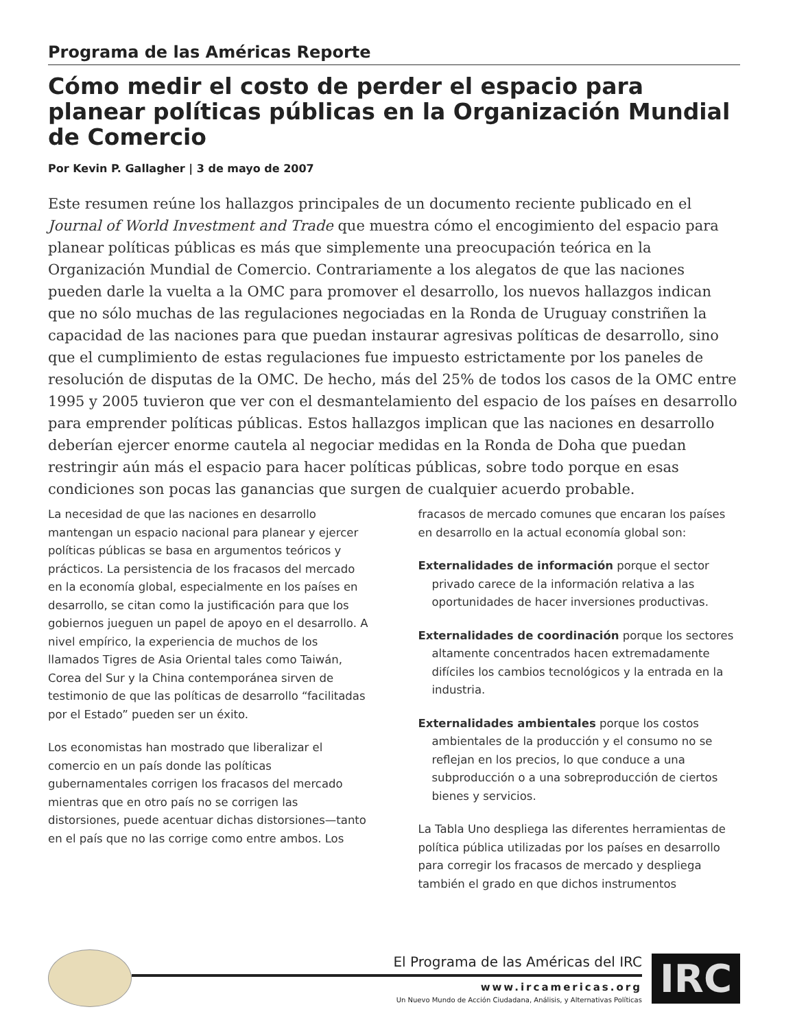Programa de las Américas Reporte
Cómo medir el costo de perder el espacio para planear políticas públicas en la Organización Mundial de Comercio
Por Kevin P. Gallagher | 3 de mayo de 2007
Este resumen reúne los hallazgos principales de un documento reciente publicado en el Journal of World Investment and Trade que muestra cómo el encogimiento del espacio para planear políticas públicas es más que simplemente una preocupación teórica en la Organización Mundial de Comercio. Contrariamente a los alegatos de que las naciones pueden darle la vuelta a la OMC para promover el desarrollo, los nuevos hallazgos indican que no sólo muchas de las regulaciones negociadas en la Ronda de Uruguay constriñen la capacidad de las naciones para que puedan instaurar agresivas políticas de desarrollo, sino que el cumplimiento de estas regulaciones fue impuesto estrictamente por los paneles de resolución de disputas de la OMC. De hecho, más del 25% de todos los casos de la OMC entre 1995 y 2005 tuvieron que ver con el desmantelamiento del espacio de los países en desarrollo para emprender políticas públicas. Estos hallazgos implican que las naciones en desarrollo deberían ejercer enorme cautela al negociar medidas en la Ronda de Doha que puedan restringir aún más el espacio para hacer políticas públicas, sobre todo porque en esas condiciones son pocas las ganancias que surgen de cualquier acuerdo probable.
La necesidad de que las naciones en desarrollo mantengan un espacio nacional para planear y ejercer políticas públicas se basa en argumentos teóricos y prácticos. La persistencia de los fracasos del mercado en la economía global, especialmente en los países en desarrollo, se citan como la justificación para que los gobiernos jueguen un papel de apoyo en el desarrollo. A nivel empírico, la experiencia de muchos de los llamados Tigres de Asia Oriental tales como Taiwán, Corea del Sur y la China contemporánea sirven de testimonio de que las políticas de desarrollo “facilitadas por el Estado” pueden ser un éxito.
Los economistas han mostrado que liberalizar el comercio en un país donde las políticas gubernamentales corrigen los fracasos del mercado mientras que en otro país no se corrigen las distorsiones, puede acentuar dichas distorsiones—tanto en el país que no las corrige como entre ambos. Los
fracasos de mercado comunes que encaran los países en desarrollo en la actual economía global son:
Externalidades de información porque el sector privado carece de la información relativa a las oportunidades de hacer inversiones productivas.
Externalidades de coordinación porque los sectores altamente concentrados hacen extremadamente difíciles los cambios tecnológicos y la entrada en la industria.
Externalidades ambientales porque los costos ambientales de la producción y el consumo no se reflejan en los precios, lo que conduce a una subproducción o a una sobreproducción de ciertos bienes y servicios.
La Tabla Uno despliega las diferentes herramientas de política pública utilizadas por los países en desarrollo para corregir los fracasos de mercado y despliega también el grado en que dichos instrumentos
El Programa de las Américas del IRC
www.ircamericas.org
Un Nuevo Mundo de Acción Ciudadana, Análisis, y Alternativas Políticas
IRC